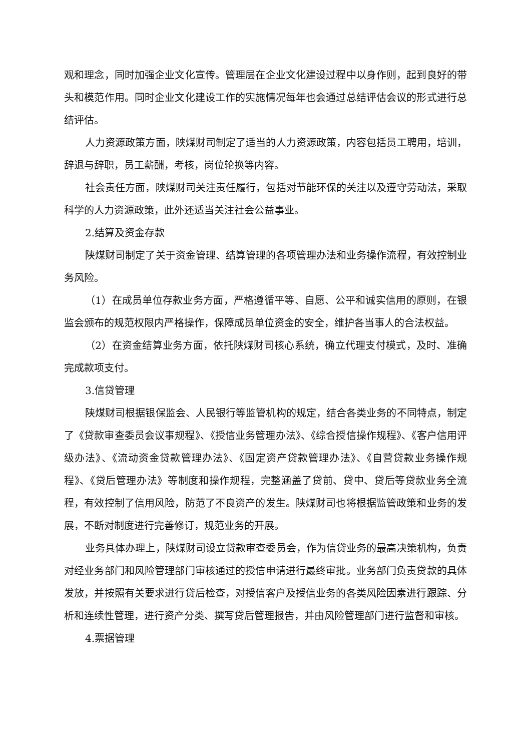观和理念，同时加强企业文化宣传。管理层在企业文化建设过程中以身作则，起到良好的带头和模范作用。同时企业文化建设工作的实施情况每年也会通过总结评估会议的形式进行总结评估。
人力资源政策方面，陕煤财司制定了适当的人力资源政策，内容包括员工聘用，培训，辞退与辞职，员工薪酬，考核，岗位轮换等内容。
社会责任方面，陕煤财司关注责任履行，包括对节能环保的关注以及遵守劳动法，采取科学的人力资源政策，此外还适当关注社会公益事业。
2.结算及资金存款
陕煤财司制定了关于资金管理、结算管理的各项管理办法和业务操作流程，有效控制业务风险。
（1）在成员单位存款业务方面，严格遵循平等、自愿、公平和诚实信用的原则，在银监会颁布的规范权限内严格操作，保障成员单位资金的安全，维护各当事人的合法权益。
（2）在资金结算业务方面，依托陕煤财司核心系统，确立代理支付模式，及时、准确完成款项支付。
3.信贷管理
陕煤财司根据银保监会、人民银行等监管机构的规定，结合各类业务的不同特点，制定了《贷款审查委员会议事规程》、《授信业务管理办法》、《综合授信操作规程》、《客户信用评级办法》、《流动资金贷款管理办法》、《固定资产贷款管理办法》、《自营贷款业务操作规程》、《贷后管理办法》等制度和操作规程，完整涵盖了贷前、贷中、贷后等贷款业务全流程，有效控制了信用风险，防范了不良资产的发生。陕煤财司也将根据监管政策和业务的发展，不断对制度进行完善修订，规范业务的开展。
业务具体办理上，陕煤财司设立贷款审查委员会，作为信贷业务的最高决策机构，负责对经业务部门和风险管理部门审核通过的授信申请进行最终审批。业务部门负责贷款的具体发放，并按照有关要求进行贷后检查，对授信客户及授信业务的各类风险因素进行跟踪、分析和连续性管理，进行资产分类、撰写贷后管理报告，并由风险管理部门进行监督和审核。
4.票据管理